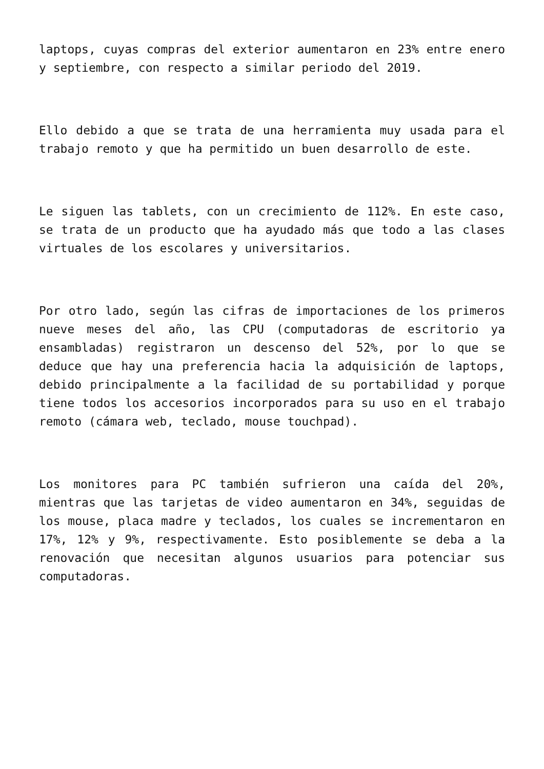laptops, cuyas compras del exterior aumentaron en 23% entre enero y septiembre, con respecto a similar periodo del 2019.
Ello debido a que se trata de una herramienta muy usada para el trabajo remoto y que ha permitido un buen desarrollo de este.
Le siguen las tablets, con un crecimiento de 112%. En este caso, se trata de un producto que ha ayudado más que todo a las clases virtuales de los escolares y universitarios.
Por otro lado, según las cifras de importaciones de los primeros nueve meses del año, las CPU (computadoras de escritorio ya ensambladas) registraron un descenso del 52%, por lo que se deduce que hay una preferencia hacia la adquisición de laptops, debido principalmente a la facilidad de su portabilidad y porque tiene todos los accesorios incorporados para su uso en el trabajo remoto (cámara web, teclado, mouse touchpad).
Los monitores para PC también sufrieron una caída del 20%, mientras que las tarjetas de video aumentaron en 34%, seguidas de los mouse, placa madre y teclados, los cuales se incrementaron en 17%, 12% y 9%, respectivamente. Esto posiblemente se deba a la renovación que necesitan algunos usuarios para potenciar sus computadoras.